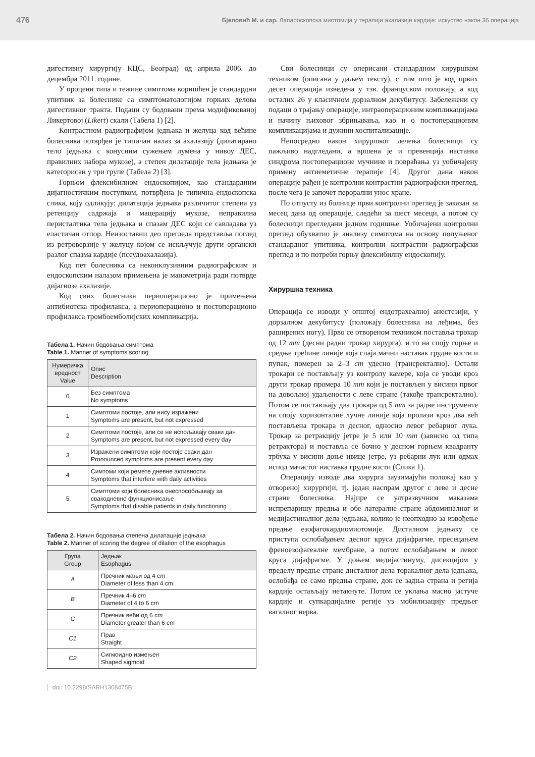476 Бјеловић М. и сар. Лапароскопска миотомија у терапији ахалазије кардије: искуство након 36 операција
дигестивну хирургију КЦС, Београд) од априла 2006. до децембра 2011. године.
У процени типа и тежине симптома коришћен је стандардни упитник за болеснике са симптоматологијом горњих делова дигестивног тракта. Подаци су бодовани према модификованој Ликертовој (Likert) скали (Табела 1) [2].
Контрастном радиографијом једњака и желуца код већине болесника потврђен је типичан налаз за ахалазију (дилатирано тело једњака с конусним сужењем лумена у нивоу ДЕС, правилних набора мукозе), а степен дилатације тела једњака је категорисан у три групе (Табела 2) [3].
Горњом флексибилном ендоскопијом, као стандардним дијагностичким поступком, потврђена је типична ендоскопска слика, коју одликују: дилатација једњака различитог степена уз ретенцију садржаја и мацерацију мукозе, неправилна перисталтика тела једњака и спазам ДЕС који се савладава уз еластичан отпор. Неизоставни део прегледа представља поглед из ретроверзије у желуцу којом се искључује други органски разлог спазма кардије (псеудоахалазија).
Код пет болесника са неконклузивним радиографским и ендоскопским налазом примењена је манометрија ради потврде дијагнозе ахалазије.
Код свих болесника периоперационо је примењена антибиотска профилакса, а периоперационо и постоперационо профилакса тромбоемболијских компликација.
Табела 1. Начин бодовања симптома
Table 1. Manner of symptoms scoring
| Нумеричка вредност Value | Опис Description |
| --- | --- |
| 0 | Без симптома No symptoms |
| 1 | Симптоми постоје, али нису изражени Symptoms are present, but not expressed |
| 2 | Симптоми постоје, али се не испољавају сваки дан Symptoms are present, but not expressed every day |
| 3 | Изражени симптоми који постоје сваки дан Pronounced symptoms are present every day |
| 4 | Симтоми који ремете дневне активности Symptoms that interfere with daily activities |
| 5 | Симптоми који болесника онеспособљавају за свакодневно функционисање Symptoms that disable patients in daily functioning |
Табела 2. Начин бодовања степена дилатације једњака
Table 2. Manner of scoring the degree of dilation of the esophagus
| Група Group | Једњак Esophagus |
| --- | --- |
| A | Пречник мањи од 4 cm Diameter of less than 4 cm |
| B | Пречник 4–6 cm Diameter of 4 to 6 cm |
| C | Пречник већи од 6 cm Diameter greater than 6 cm |
| C1 | Прав Straight |
| C2 | Сигмоидно измењен Shaped sigmoid |
Сви болесници су оперисани стандардном хируршком техником (описана у даљем тексту), с тим што је код првих десет операција изведена у тзв. француском положају, а код осталих 26 у класичном дорзалном декубитусу. Забележени су подаци о трајању операције, интраоперационим компликацијама и начину њиховог збрињавања, као и о постоперационим компликацијама и дужини хоспитализације.
Непосредно након хируршког лечења болесници су пажљиво надгледани, а вршена је и превенција настанка синдрома постоперационе мучнине и повраћања уз уобичајену примену антиеметичне терапије [4]. Другог дана након операције рађен је контролни контрастни радиографски преглед, после чега је започет перорални унос хране.
По отпусту из болнице први контролни преглед је заказан за месец дана од операције, следећи за шест месеци, а потом су болесници прегледани једном годишње. Уобичајени контролни преглед обухватио је анализу симптома на основу попуњеног стандардног упитника, контролни контрастни радиографски преглед и по потреби горњу флексибилну ендоскопију.
Хируршка техника
Операција се изводи у општој ендотрахеалној анестезији, у дорзалном декубитусу (положају болесника на леђима, без раширених ногу). Прво се отвореном техником поставља трокар од 12 mm (десни радни трокар хирурга), и то на споју горње и средње трећине линије која спаја мачни наставак грудне кости и пупак, померен за 2–3 cm удесно (трансректално). Остали трокари се постављају уз контролу камере, која се уводи кроз други трокар промера 10 mm који је постављен у висини првог на довољној удаљености с леве стране (такође трансректално). Потом се постављају два трокара од 5 mm за радне инструменте на споју хоризонталне лучне линије која пролази кроз два већ постављена трокара и десног, односно левог ребарног лука. Трокар за ретракцију јетре је 5 или 10 mm (зависно од типа ретрактора) и поставља се бочно у десном горњем квадранту трбуха у висини доње ивице јетре, уз ребарни лук или одмах испод мачастог наставка грудне кости (Слика 1).
Операцију изводе два хирурга заузимајући положај као у отвореној хирургији, тј. један наспрам другог с леве и десне стране болесника. Најпре се ултразвучним маказама испрепаришу предња и обе латералне стране абдоминалног и медијастиналног дела једњака, колико је неопходно за извођење предње езофагокардиомиотомије. Дисталном једњаку се приступа ослобађањем десног круса дијафрагме, пресецањем френоезофагеалне мембране, а потом ослобађањем и левог круса дијафрагме. У доњем медијастинуму, дисекцијом у пределу предње стране дисталног дела торакалног дела једњака, ослобађа се само предња стране, док се задња страна и регија кардије остављају нетакнуте. Потом се уклања масно јастуче кардије и супкардијалне регије уз мобилизацију предњег вагалног нерва.
doi: 10.2298/SARH1308475B